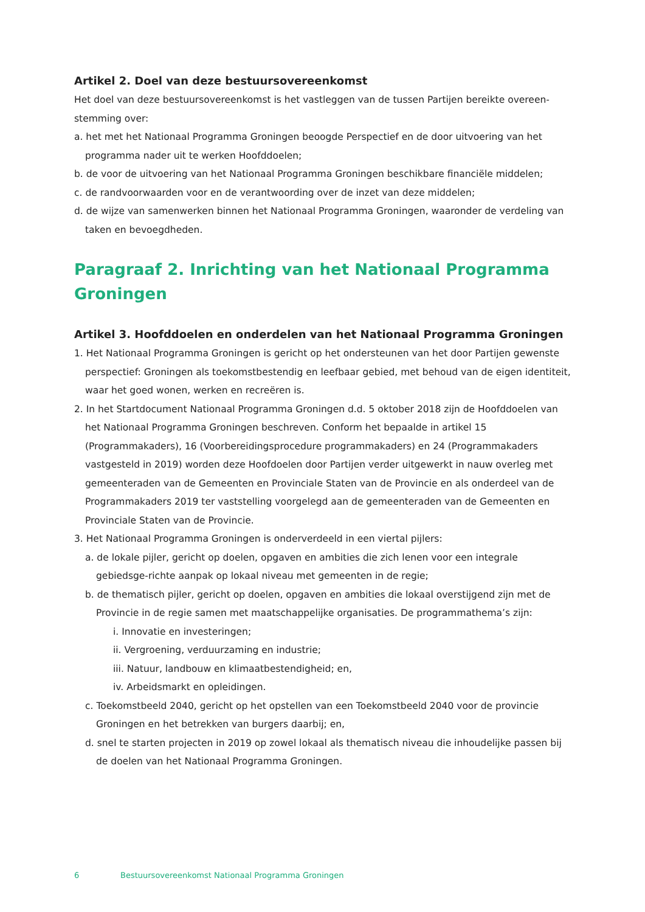Artikel 2. Doel van deze bestuursovereenkomst
Het doel van deze bestuursovereenkomst is het vastleggen van de tussen Partijen bereikte overeen-stemming over:
a. het met het Nationaal Programma Groningen beoogde Perspectief en de door uitvoering van het programma nader uit te werken Hoofddoelen;
b. de voor de uitvoering van het Nationaal Programma Groningen beschikbare financiële middelen;
c. de randvoorwaarden voor en de verantwoording over de inzet van deze middelen;
d. de wijze van samenwerken binnen het Nationaal Programma Groningen, waaronder de verdeling van taken en bevoegdheden.
Paragraaf 2. Inrichting van het Nationaal Programma Groningen
Artikel 3. Hoofddoelen en onderdelen van het Nationaal Programma Groningen
1. Het Nationaal Programma Groningen is gericht op het ondersteunen van het door Partijen gewenste perspectief: Groningen als toekomstbestendig en leefbaar gebied, met behoud van de eigen identiteit, waar het goed wonen, werken en recreëren is.
2. In het Startdocument Nationaal Programma Groningen d.d. 5 oktober 2018 zijn de Hoofddoelen van het Nationaal Programma Groningen beschreven. Conform het bepaalde in artikel 15 (Programmakaders), 16 (Voorbereidingsprocedure programmakaders) en 24 (Programmakaders vastgesteld in 2019) worden deze Hoofdoelen door Partijen verder uitgewerkt in nauw overleg met gemeenteraden van de Gemeenten en Provinciale Staten van de Provincie en als onderdeel van de Programmakaders 2019 ter vaststelling voorgelegd aan de gemeenteraden van de Gemeenten en Provinciale Staten van de Provincie.
3. Het Nationaal Programma Groningen is onderverdeeld in een viertal pijlers:
a. de lokale pijler, gericht op doelen, opgaven en ambities die zich lenen voor een integrale gebiedsge-richte aanpak op lokaal niveau met gemeenten in de regie;
b. de thematisch pijler, gericht op doelen, opgaven en ambities die lokaal overstijgend zijn met de Provincie in de regie samen met maatschappelijke organisaties. De programmathema’s zijn:
i. Innovatie en investeringen;
ii. Vergroening, verduurzaming en industrie;
iii. Natuur, landbouw en klimaatbestendigheid; en,
iv. Arbeidsmarkt en opleidingen.
c. Toekomstbeeld 2040, gericht op het opstellen van een Toekomstbeeld 2040 voor de provincie Groningen en het betrekken van burgers daarbij; en,
d. snel te starten projecten in 2019 op zowel lokaal als thematisch niveau die inhoudelijke passen bij de doelen van het Nationaal Programma Groningen.
6 Bestuursovereenkomst Nationaal Programma Groningen